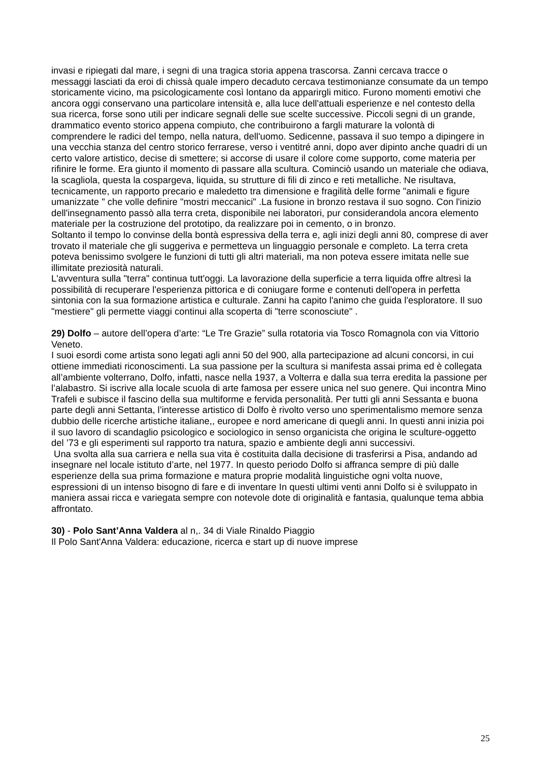invasi e ripiegati dal mare, i segni di una tragica storia appena trascorsa. Zanni cercava tracce o messaggi lasciati da eroi di chissà quale impero decaduto cercava testimonianze consumate da un tempo storicamente vicino, ma psicologicamente così lontano da apparirgli mitico. Furono momenti emotivi che ancora oggi conservano una particolare intensità e, alla luce dell'attuali esperienze e nel contesto della sua ricerca, forse sono utili per indicare segnali delle sue scelte successive. Piccoli segni di un grande, drammatico evento storico appena compiuto, che contribuirono a fargli maturare la volontà di comprendere le radici del tempo, nella natura, dell'uomo. Sedicenne, passava il suo tempo a dipingere in una vecchia stanza del centro storico ferrarese, verso i ventitré anni, dopo aver dipinto anche quadri di un certo valore artistico, decise di smettere; si accorse di usare il colore come supporto, come materia per rifinire le forme. Era giunto il momento di passare alla scultura. Cominciò usando un materiale che odiava, la scagliola, questa la cospargeva, liquida, su strutture di fili di zinco e reti metalliche. Ne risultava, tecnicamente, un rapporto precario e maledetto tra dimensione e fragilità delle forme "animali e figure umanizzate " che volle definire "mostri meccanici" .La fusione in bronzo restava il suo sogno. Con l'inizio dell'insegnamento passò alla terra creta, disponibile nei laboratori, pur considerandola ancora elemento materiale per la costruzione del prototipo, da realizzare poi in cemento, o in bronzo.
Soltanto il tempo lo convinse della bontà espressiva della terra e, agli inizi degli anni 80, comprese di aver trovato il materiale che gli suggeriva e permetteva un linguaggio personale e completo. La terra creta poteva benissimo svolgere le funzioni di tutti gli altri materiali, ma non poteva essere imitata nelle sue illimitate preziosità naturali.
L'avventura sulla "terra" continua tutt'oggi. La lavorazione della superficie a terra liquida offre altresì la possibilità di recuperare l'esperienza pittorica e di coniugare forme e contenuti dell'opera in perfetta sintonia con la sua formazione artistica e culturale. Zanni ha capito l'animo che guida l'esploratore. Il suo "mestiere" gli permette viaggi continui alla scoperta di "terre sconosciute" .
29) Dolfo – autore dell’opera d’arte: “Le Tre Grazie” sulla rotatoria via Tosco Romagnola con via Vittorio Veneto.
I suoi esordi come artista sono legati agli anni 50 del 900, alla partecipazione ad alcuni concorsi, in cui ottiene immediati riconoscimenti. La sua passione per la scultura si manifesta assai prima ed è collegata all’ambiente volterrano, Dolfo, infatti, nasce nella 1937, a Volterra e dalla sua terra eredita la passione per l’alabastro. Si iscrive alla locale scuola di arte famosa per essere unica nel suo genere. Qui incontra Mino Trafeli e subisce il fascino della sua multiforme e fervida personalità. Per tutti gli anni Sessanta e buona parte degli anni Settanta, l’interesse artistico di Dolfo è rivolto verso uno sperimentalismo memore senza dubbio delle ricerche artistiche italiane,, europee e nord americane di quegli anni. In questi anni inizia poi il suo lavoro di scandaglio psicologico e sociologico in senso organicista che origina le sculture-oggetto del ’73 e gli esperimenti sul rapporto tra natura, spazio e ambiente degli anni successivi.
Una svolta alla sua carriera e nella sua vita è costituita dalla decisione di trasferirsi a Pisa, andando ad insegnare nel locale istituto d’arte, nel 1977. In questo periodo Dolfo si affranca sempre di più dalle esperienze della sua prima formazione e matura proprie modalità linguistiche ogni volta nuove, espressioni di un intenso bisogno di fare e di inventare In questi ultimi venti anni Dolfo si è sviluppato in maniera assai ricca e variegata sempre con notevole dote di originalità e fantasia, qualunque tema abbia affrontato.
30) - Polo Sant’Anna Valdera al n,. 34 di Viale Rinaldo Piaggio
Il Polo Sant'Anna Valdera: educazione, ricerca e start up di nuove imprese
25